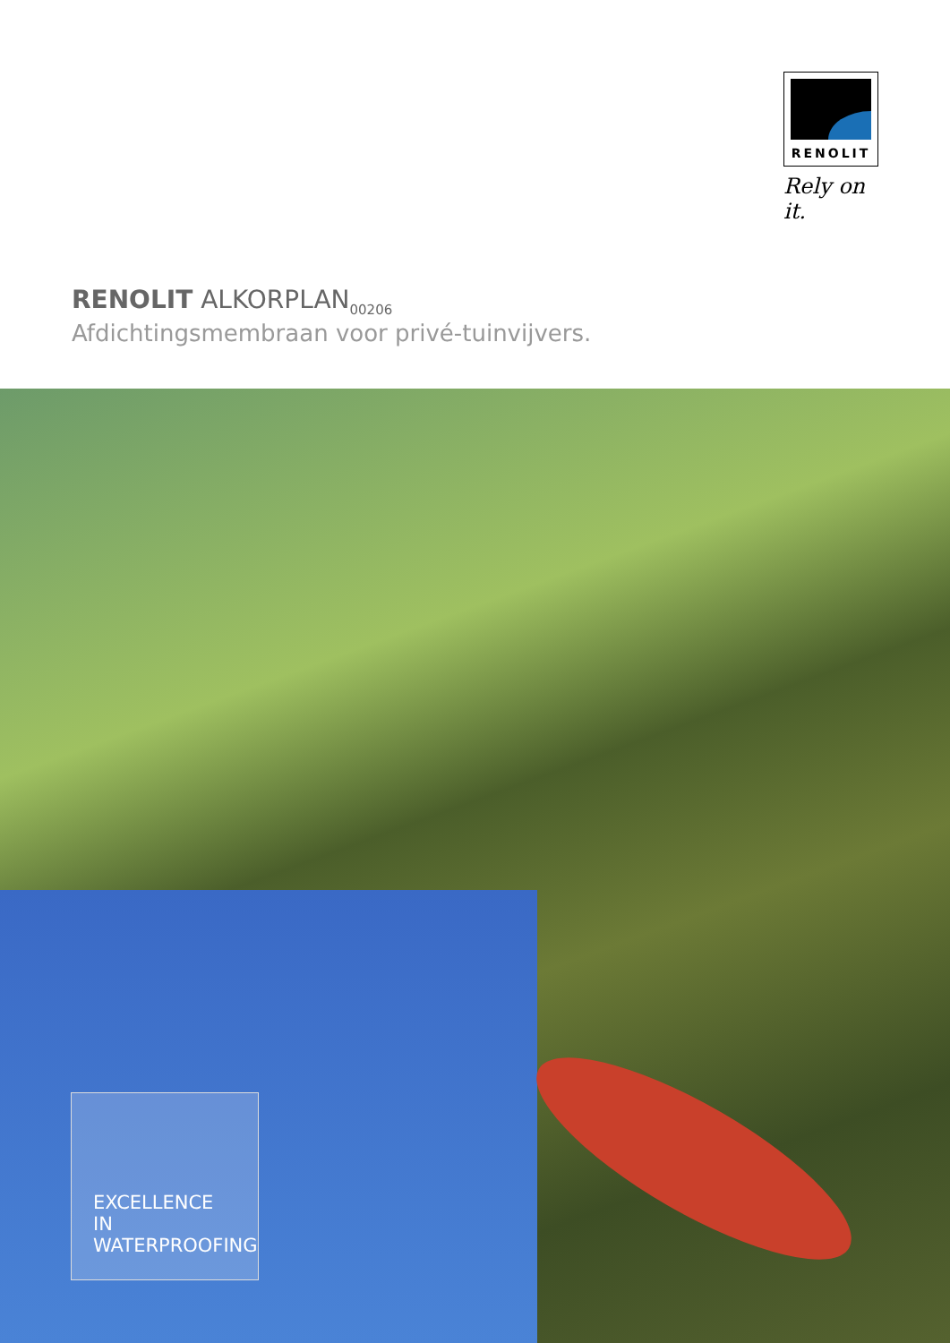RENOLIT
Rely on it.
RENOLIT ALKORPLAN<sub>00206</sub>
Afdichtingsmembraan voor privé-tuinvijvers.
EXCELLENCE IN
WATERPROOFING